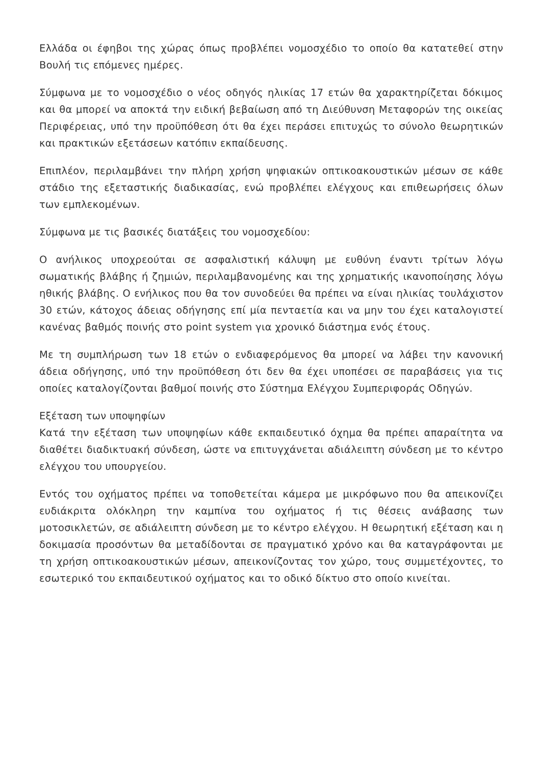Ελλάδα οι έφηβοι της χώρας όπως προβλέπει νομοσχέδιο το οποίο θα κατατεθεί στην Βουλή τις επόμενες ημέρες.
Σύμφωνα με το νομοσχέδιο ο νέος οδηγός ηλικίας 17 ετών θα χαρακτηρίζεται δόκιμος και θα μπορεί να αποκτά την ειδική βεβαίωση από τη Διεύθυνση Μεταφορών της οικείας Περιφέρειας, υπό την προϋπόθεση ότι θα έχει περάσει επιτυχώς το σύνολο θεωρητικών και πρακτικών εξετάσεων κατόπιν εκπαίδευσης.
Επιπλέον, περιλαμβάνει την πλήρη χρήση ψηφιακών οπτικοακουστικών μέσων σε κάθε στάδιο της εξεταστικής διαδικασίας, ενώ προβλέπει ελέγχους και επιθεωρήσεις όλων των εμπλεκομένων.
Σύμφωνα με τις βασικές διατάξεις του νομοσχεδίου:
Ο ανήλικος υποχρεούται σε ασφαλιστική κάλυψη με ευθύνη έναντι τρίτων λόγω σωματικής βλάβης ή ζημιών, περιλαμβανομένης και της χρηματικής ικανοποίησης λόγω ηθικής βλάβης. Ο ενήλικος που θα τον συνοδεύει θα πρέπει να είναι ηλικίας τουλάχιστον 30 ετών, κάτοχος άδειας οδήγησης επί μία πενταετία και να μην του έχει καταλογιστεί κανένας βαθμός ποινής στο point system για χρονικό διάστημα ενός έτους.
Με τη συμπλήρωση των 18 ετών ο ενδιαφερόμενος θα μπορεί να λάβει την κανονική άδεια οδήγησης, υπό την προϋπόθεση ότι δεν θα έχει υποπέσει σε παραβάσεις για τις οποίες καταλογίζονται βαθμοί ποινής στο Σύστημα Ελέγχου Συμπεριφοράς Οδηγών.
Εξέταση των υποψηφίων
Κατά την εξέταση των υποψηφίων κάθε εκπαιδευτικό όχημα θα πρέπει απαραίτητα να διαθέτει διαδικτυακή σύνδεση, ώστε να επιτυγχάνεται αδιάλειπτη σύνδεση με το κέντρο ελέγχου του υπουργείου.
Εντός του οχήματος πρέπει να τοποθετείται κάμερα με μικρόφωνο που θα απεικονίζει ευδιάκριτα ολόκληρη την καμπίνα του οχήματος ή τις θέσεις ανάβασης των μοτοσικλετών, σε αδιάλειπτη σύνδεση με το κέντρο ελέγχου. Η θεωρητική εξέταση και η δοκιμασία προσόντων θα μεταδίδονται σε πραγματικό χρόνο και θα καταγράφονται με τη χρήση οπτικοακουστικών μέσων, απεικονίζοντας τον χώρο, τους συμμετέχοντες, το εσωτερικό του εκπαιδευτικού οχήματος και το οδικό δίκτυο στο οποίο κινείται.